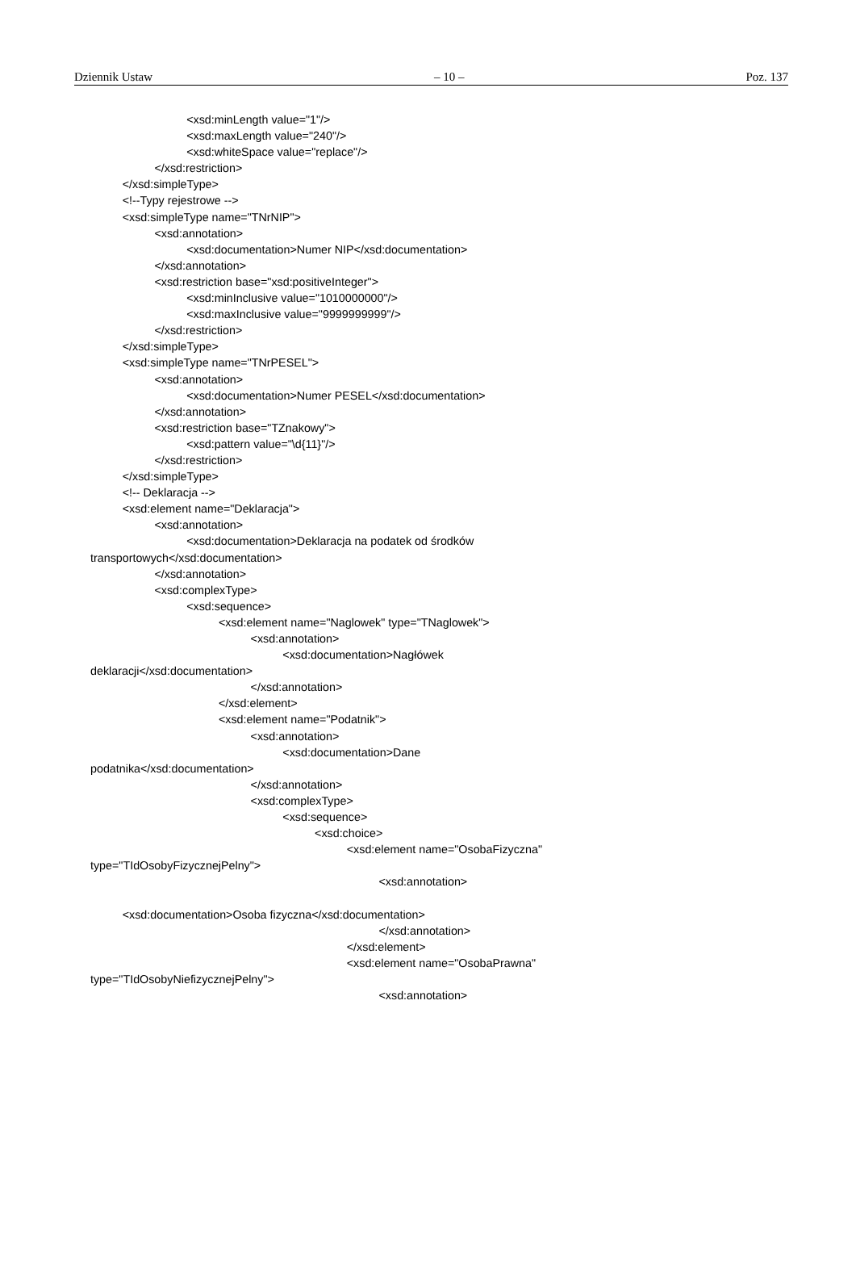Dziennik Ustaw – 10 – Poz. 137
<xsd:minLength value="1"/> <xsd:maxLength value="240"/> <xsd:whiteSpace value="replace"/> </xsd:restriction> </xsd:simpleType> <!--Typy rejestrowe --> <xsd:simpleType name="TNrNIP"> <xsd:annotation> <xsd:documentation>Numer NIP</xsd:documentation> </xsd:annotation> <xsd:restriction base="xsd:positiveInteger"> <xsd:minInclusive value="1010000000"/> <xsd:maxInclusive value="9999999999"/> </xsd:restriction> </xsd:simpleType> <xsd:simpleType name="TNrPESEL"> <xsd:annotation> <xsd:documentation>Numer PESEL</xsd:documentation> </xsd:annotation> <xsd:restriction base="TZnakowy"> <xsd:pattern value="\d{11}"/> </xsd:restriction> </xsd:simpleType> <!-- Deklaracja --> <xsd:element name="Deklaracja"> <xsd:annotation> <xsd:documentation>Deklaracja na podatek od środków transportowych</xsd:documentation> </xsd:annotation> <xsd:complexType> <xsd:sequence> <xsd:element name="Naglowek" type="TNaglowek"> <xsd:annotation> <xsd:documentation>Nagłówek deklaracji</xsd:documentation> </xsd:annotation> </xsd:element> <xsd:element name="Podatnik"> <xsd:annotation> <xsd:documentation>Dane podatnika</xsd:documentation> </xsd:annotation> <xsd:complexType> <xsd:sequence> <xsd:choice> <xsd:element name="OsobaFizyczna" type="TIdOsobyFizycznejPelny"> <xsd:annotation> <xsd:documentation>Osoba fizyczna</xsd:documentation> </xsd:annotation> </xsd:element> <xsd:element name="OsobaPrawna" type="TIdOsobyNiefizycznejPelny"> <xsd:annotation>